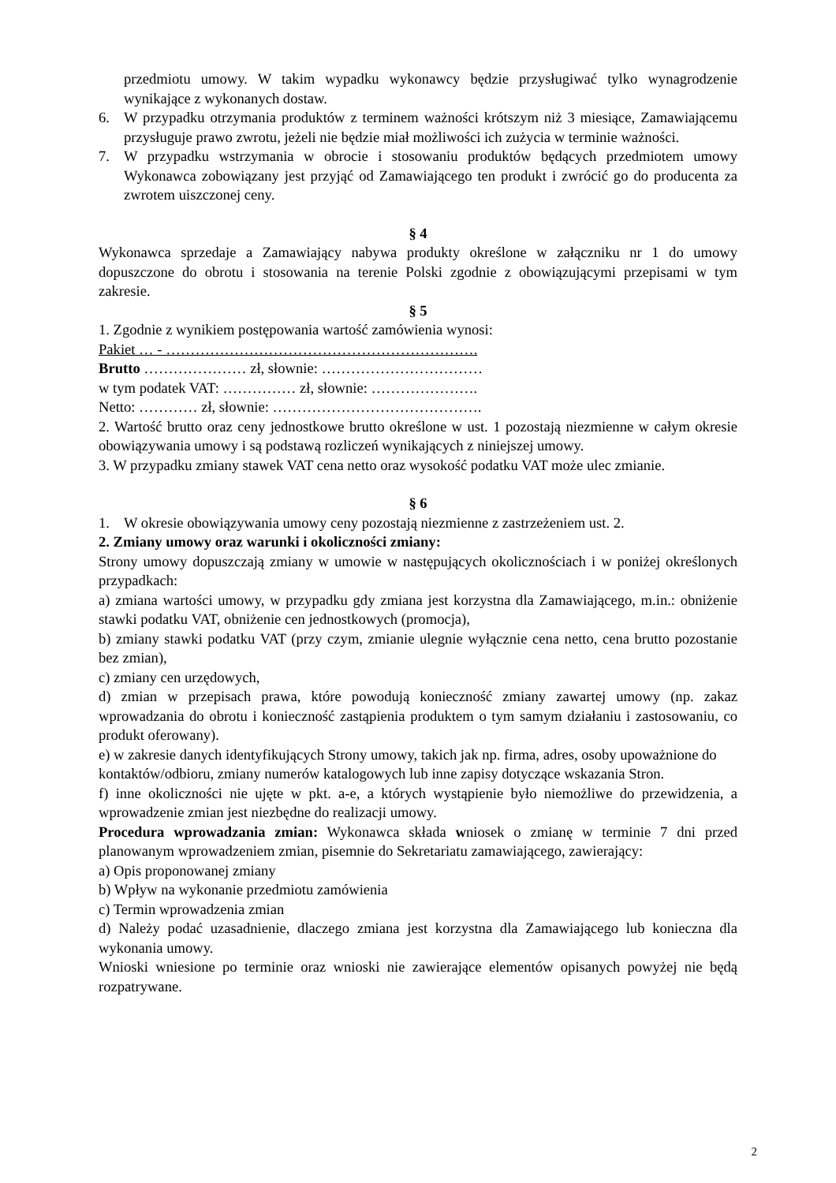przedmiotu umowy. W takim wypadku wykonawcy będzie przysługiwać tylko wynagrodzenie wynikające z wykonanych dostaw.
6. W przypadku otrzymania produktów z terminem ważności krótszym niż 3 miesiące, Zamawiającemu przysługuje prawo zwrotu, jeżeli nie będzie miał możliwości ich zużycia w terminie ważności.
7. W przypadku wstrzymania w obrocie i stosowaniu produktów będących przedmiotem umowy Wykonawca zobowiązany jest przyjąć od Zamawiającego ten produkt i zwrócić go do producenta za zwrotem uiszczonej ceny.
§ 4
Wykonawca sprzedaje a Zamawiający nabywa produkty określone w załączniku nr 1 do umowy dopuszczone do obrotu i stosowania na terenie Polski zgodnie z obowiązującymi przepisami w tym zakresie.
§ 5
1. Zgodnie z wynikiem postępowania wartość zamówienia wynosi:
Pakiet … - ……………………………………………………….
Brutto ………………… zł, słownie: ……………………………
w tym podatek VAT: …………… zł, słownie: ………………….
Netto: ………… zł, słownie: …………………………………….
2. Wartość brutto oraz ceny jednostkowe brutto określone w ust. 1 pozostają niezmienne w całym okresie obowiązywania umowy i są podstawą rozliczeń wynikających z niniejszej umowy.
3. W przypadku zmiany stawek VAT cena netto oraz wysokość podatku VAT może ulec zmianie.
§ 6
1. W okresie obowiązywania umowy ceny pozostają niezmienne z zastrzeżeniem ust. 2.
2. Zmiany umowy oraz warunki i okoliczności zmiany:
Strony umowy dopuszczają zmiany w umowie w następujących okolicznościach i w poniżej określonych przypadkach:
a) zmiana wartości umowy, w przypadku gdy zmiana jest korzystna dla Zamawiającego, m.in.: obniżenie stawki podatku VAT, obniżenie cen jednostkowych (promocja),
b) zmiany stawki podatku VAT (przy czym, zmianie ulegnie wyłącznie cena netto, cena brutto pozostanie bez zmian),
c) zmiany cen urzędowych,
d) zmian w przepisach prawa, które powodują konieczność zmiany zawartej umowy (np. zakaz wprowadzania do obrotu i konieczność zastąpienia produktem o tym samym działaniu i zastosowaniu, co produkt oferowany).
e) w zakresie danych identyfikujących Strony umowy, takich jak np. firma, adres, osoby upoważnione do kontaktów/odbioru, zmiany numerów katalogowych lub inne zapisy dotyczące wskazania Stron.
f) inne okoliczności nie ujęte w pkt. a-e, a których wystąpienie było niemożliwe do przewidzenia, a wprowadzenie zmian jest niezbędne do realizacji umowy.
Procedura wprowadzania zmian: Wykonawca składa wniosek o zmianę w terminie 7 dni przed planowanym wprowadzeniem zmian, pisemnie do Sekretariatu zamawiającego, zawierający:
a) Opis proponowanej zmiany
b) Wpływ na wykonanie przedmiotu zamówienia
c) Termin wprowadzenia zmian
d) Należy podać uzasadnienie, dlaczego zmiana jest korzystna dla Zamawiającego lub konieczna dla wykonania umowy.
Wnioski wniesione po terminie oraz wnioski nie zawierające elementów opisanych powyżej nie będą rozpatrywane.
2